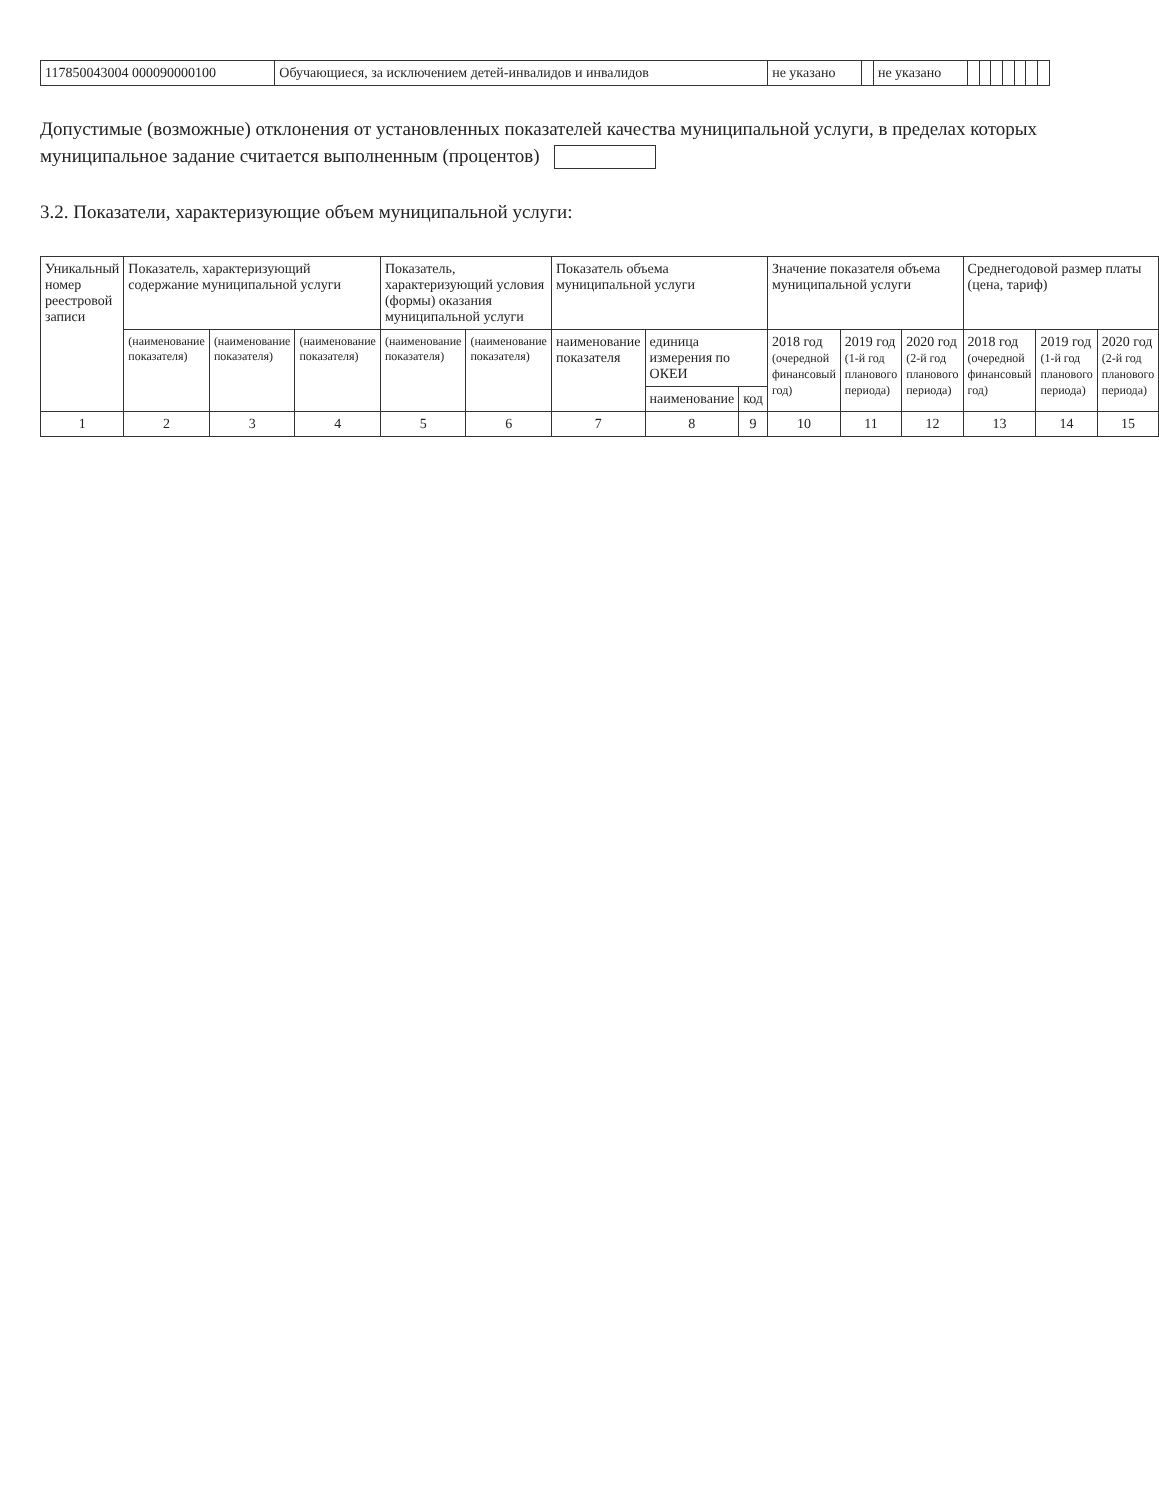| 117850043004 000090000100 | Обучающиеся, за исключением детей-инвалидов и инвалидов | не указано | | не указано | | | | | | | |
Допустимые (возможные) отклонения от установленных показателей качества муниципальной услуги, в пределах которых муниципальное задание считается выполненным (процентов)
3.2. Показатели, характеризующие объем муниципальной услуги:
| Уникальный номер реестровой записи | Показатель, характеризующий содержание муниципальной услуги | | | Показатель, характеризующий условия (формы) оказания муниципальной услуги | | Показатель объема муниципальной услуги | | | Значение показателя объема муниципальной услуги | | | Среднегодовой размер платы (цена, тариф) | | |
| --- | --- | --- | --- | --- | --- | --- | --- | --- | --- | --- | --- | --- | --- | --- |
| | (наименование показателя) | (наименование показателя) | (наименование показателя) | (наименование показателя) | (наименование показателя) | наименование показателя | единица измерения по ОКЕИ | | 2018 год (очередной финансовый год) | 2019 год (1-й год планового периода) | 2020 год (2-й год планового периода) | 2018 год (очередной финансовый год) | 2019 год (1-й год планового периода) | 2020 год (2-й год планового периода) |
| | | | | | | | наименование | код | | | | | | |
| 1 | 2 | 3 | 4 | 5 | 6 | 7 | 8 | 9 | 10 | 11 | 12 | 13 | 14 | 15 |